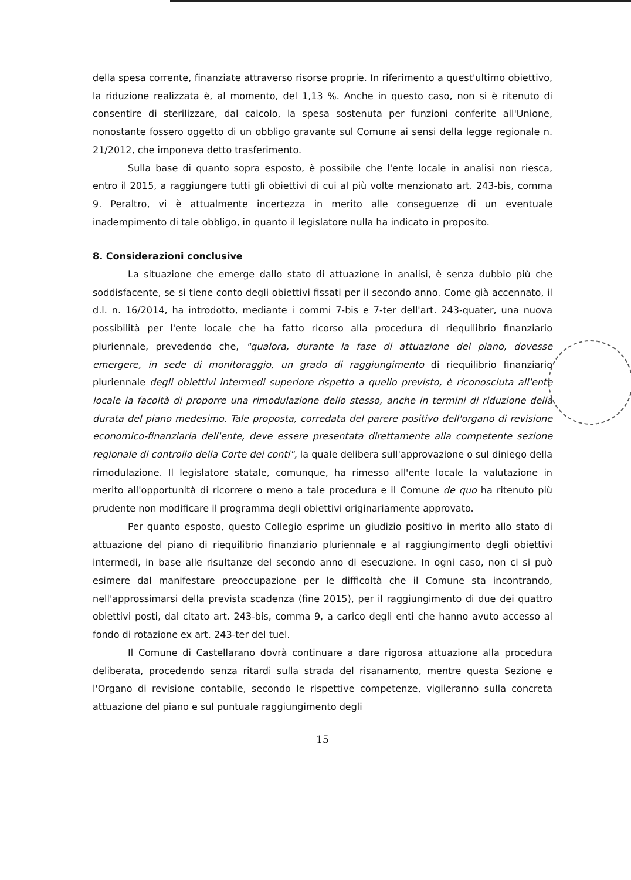della spesa corrente, finanziate attraverso risorse proprie. In riferimento a quest'ultimo obiettivo, la riduzione realizzata è, al momento, del 1,13 %. Anche in questo caso, non si è ritenuto di consentire di sterilizzare, dal calcolo, la spesa sostenuta per funzioni conferite all'Unione, nonostante fossero oggetto di un obbligo gravante sul Comune ai sensi della legge regionale n. 21/2012, che imponeva detto trasferimento.
Sulla base di quanto sopra esposto, è possibile che l'ente locale in analisi non riesca, entro il 2015, a raggiungere tutti gli obiettivi di cui al più volte menzionato art. 243-bis, comma 9. Peraltro, vi è attualmente incertezza in merito alle conseguenze di un eventuale inadempimento di tale obbligo, in quanto il legislatore nulla ha indicato in proposito.
8. Considerazioni conclusive
La situazione che emerge dallo stato di attuazione in analisi, è senza dubbio più che soddisfacente, se si tiene conto degli obiettivi fissati per il secondo anno. Come già accennato, il d.l. n. 16/2014, ha introdotto, mediante i commi 7-bis e 7-ter dell'art. 243-quater, una nuova possibilità per l'ente locale che ha fatto ricorso alla procedura di riequilibrio finanziario pluriennale, prevedendo che, "qualora, durante la fase di attuazione del piano, dovesse emergere, in sede di monitoraggio, un grado di raggiungimento di riequilibrio finanziario pluriennale degli obiettivi intermedi superiore rispetto a quello previsto, è riconosciuta all'ente locale la facoltà di proporre una rimodulazione dello stesso, anche in termini di riduzione della durata del piano medesimo. Tale proposta, corredata del parere positivo dell'organo di revisione economico-finanziaria dell'ente, deve essere presentata direttamente alla competente sezione regionale di controllo della Corte dei conti", la quale delibera sull'approvazione o sul diniego della rimodulazione. Il legislatore statale, comunque, ha rimesso all'ente locale la valutazione in merito all'opportunità di ricorrere o meno a tale procedura e il Comune de quo ha ritenuto più prudente non modificare il programma degli obiettivi originariamente approvato.
Per quanto esposto, questo Collegio esprime un giudizio positivo in merito allo stato di attuazione del piano di riequilibrio finanziario pluriennale e al raggiungimento degli obiettivi intermedi, in base alle risultanze del secondo anno di esecuzione. In ogni caso, non ci si può esimere dal manifestare preoccupazione per le difficoltà che il Comune sta incontrando, nell'approssimarsi della prevista scadenza (fine 2015), per il raggiungimento di due dei quattro obiettivi posti, dal citato art. 243-bis, comma 9, a carico degli enti che hanno avuto accesso al fondo di rotazione ex art. 243-ter del tuel.
Il Comune di Castellarano dovrà continuare a dare rigorosa attuazione alla procedura deliberata, procedendo senza ritardi sulla strada del risanamento, mentre questa Sezione e l'Organo di revisione contabile, secondo le rispettive competenze, vigileranno sulla concreta attuazione del piano e sul puntuale raggiungimento degli
15